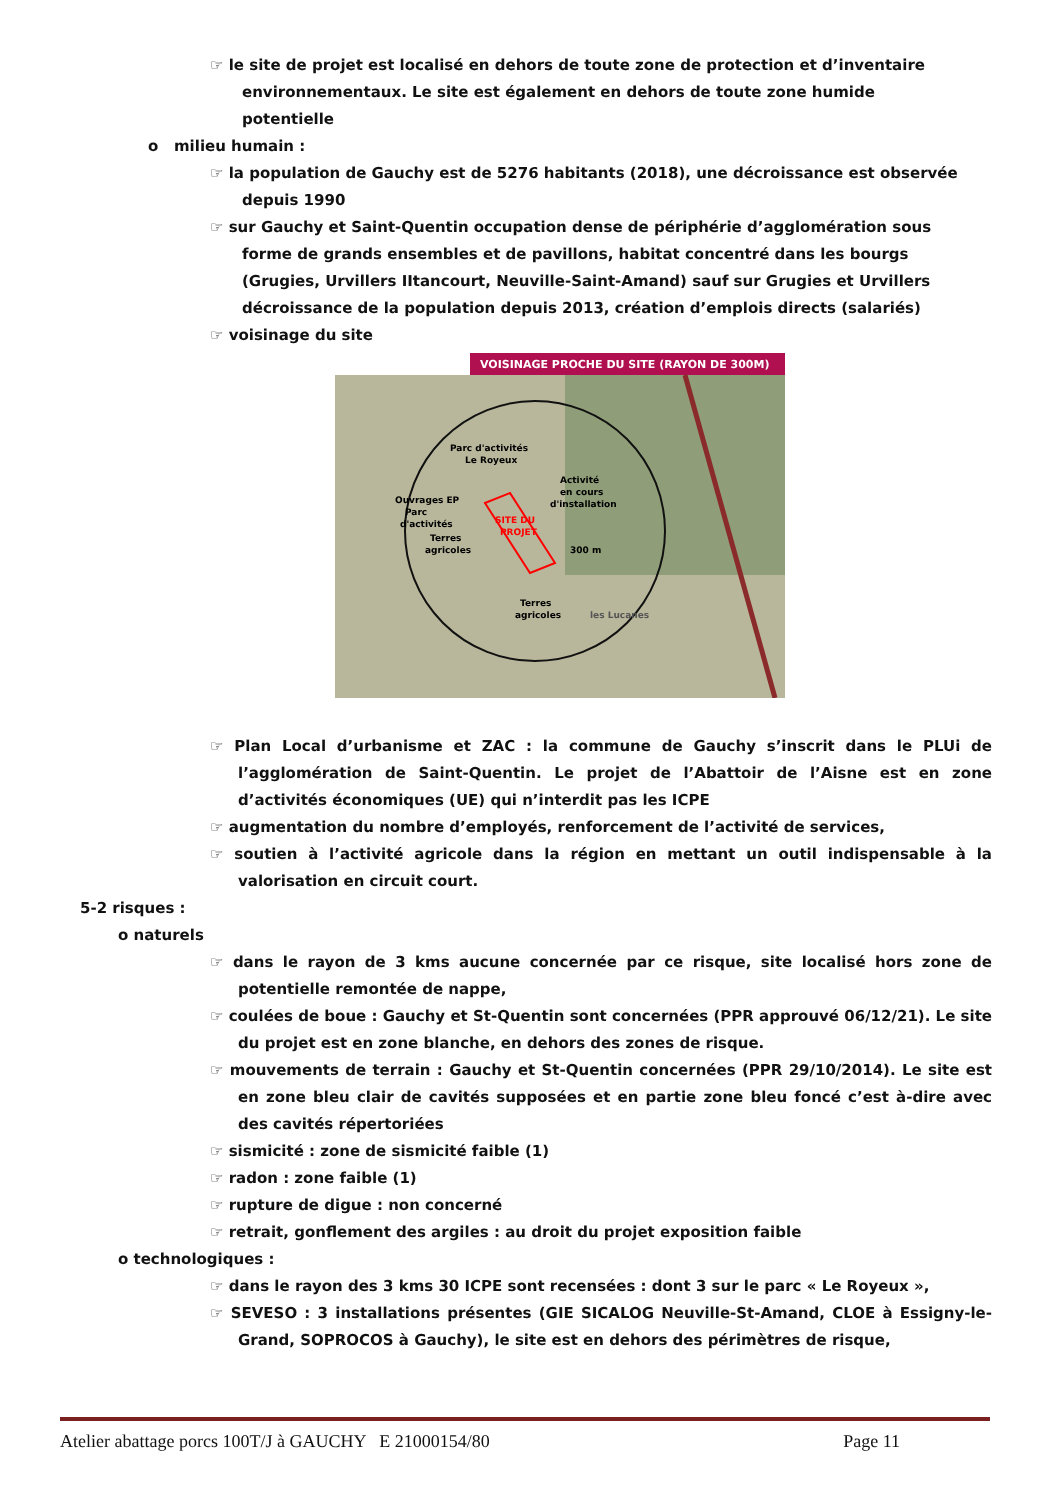☞ le site de projet est localisé en dehors de toute zone de protection et d’inventaire environnementaux. Le site est également en dehors de toute zone humide potentielle
o milieu humain :
☞ la population de Gauchy est de 5276 habitants (2018), une décroissance est observée depuis 1990
☞ sur Gauchy et Saint-Quentin occupation dense de périphérie d’agglomération sous forme de grands ensembles et de pavillons, habitat concentré dans les bourgs (Grugies, Urvillers IItancourt, Neuville-Saint-Amand) sauf sur Grugies et Urvillers décroissance de la population depuis 2013, création d’emplois directs (salariés)
☞ voisinage du site
VOISINAGE PROCHE DU SITE (RAYON DE 300M)
Parc d'activités
Le Royeux
Activité
en cours
d'installation
Ouvrages EP
Parc
d'activités
SITE DU
PROJET
Terres
agricoles
300 m
Terres
agricoles
les Lucanes
☞ Plan Local d’urbanisme et ZAC : la commune de Gauchy s’inscrit dans le PLUi de l’agglomération de Saint-Quentin. Le projet de l’Abattoir de l’Aisne est en zone d’activités économiques (UE) qui n’interdit pas les ICPE
☞ augmentation du nombre d’employés, renforcement de l’activité de services,
☞ soutien à l’activité agricole dans la région en mettant un outil indispensable à la valorisation en circuit court.
5-2 risques :
o naturels
☞ dans le rayon de 3 kms aucune concernée par ce risque, site localisé hors zone de potentielle remontée de nappe,
☞ coulées de boue : Gauchy et St-Quentin sont concernées (PPR approuvé 06/12/21). Le site du projet est en zone blanche, en dehors des zones de risque.
☞ mouvements de terrain : Gauchy et St-Quentin concernées (PPR 29/10/2014). Le site est en zone bleu clair de cavités supposées et en partie zone bleu foncé c’est à-dire avec des cavités répertoriées
☞ sismicité : zone de sismicité faible (1)
☞ radon : zone faible (1)
☞ rupture de digue : non concerné
☞ retrait, gonflement des argiles : au droit du projet exposition faible
o technologiques :
☞ dans le rayon des 3 kms 30 ICPE sont recensées : dont 3 sur le parc « Le Royeux »,
☞ SEVESO : 3 installations présentes (GIE SICALOG Neuville-St-Amand, CLOE à Essigny-le-Grand, SOPROCOS à Gauchy), le site est en dehors des périmètres de risque,
Atelier abattage porcs 100T/J à GAUCHY E 21000154/80 Page 11